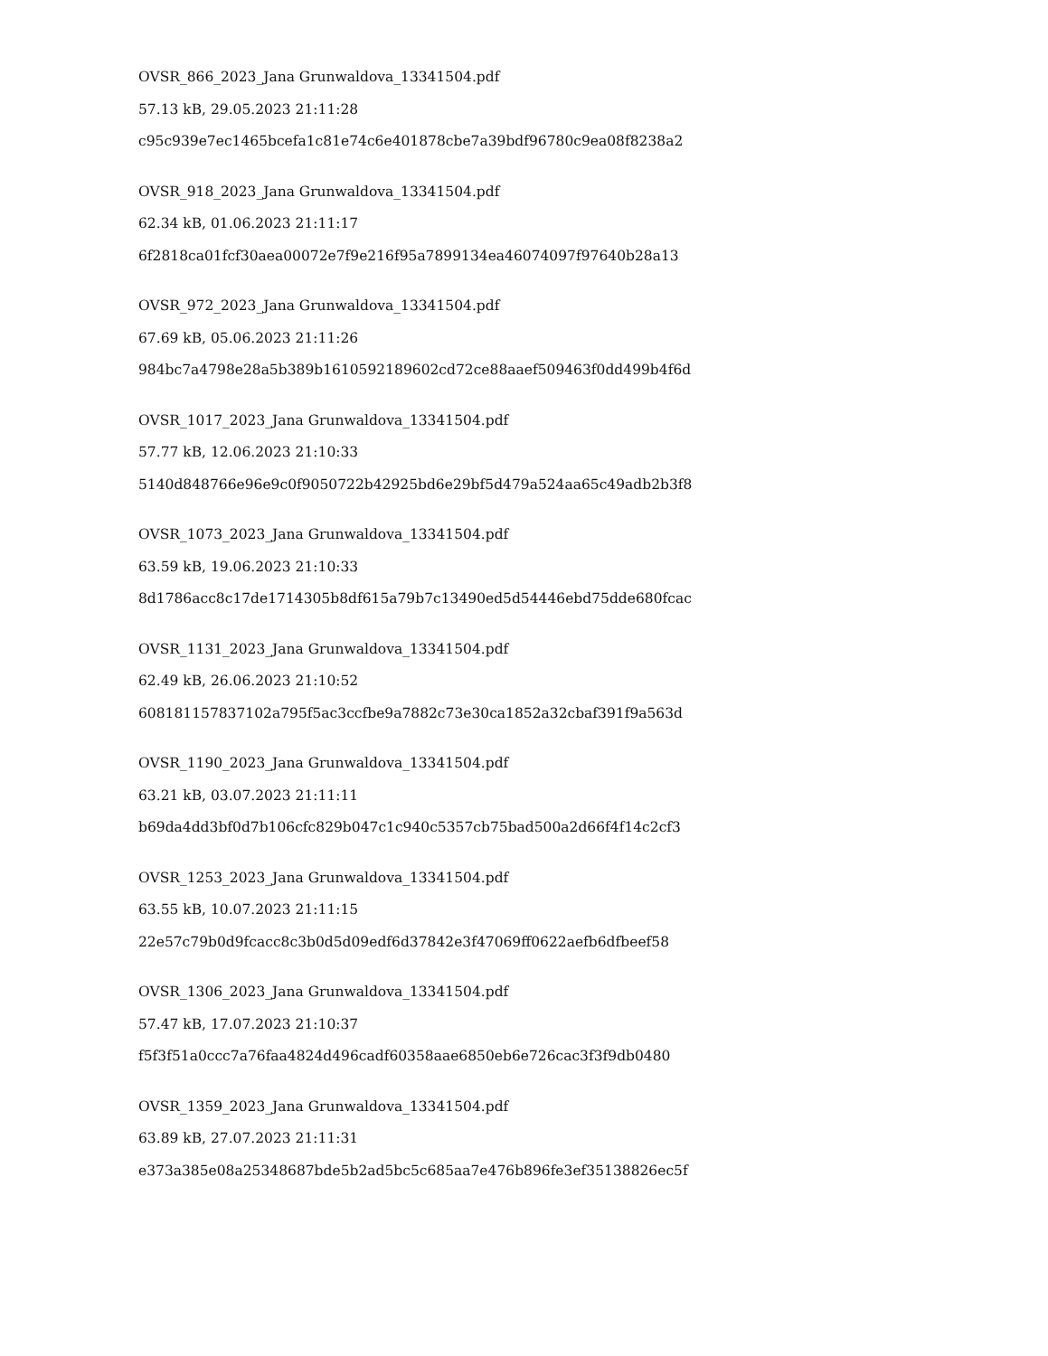OVSR_866_2023_Jana Grunwaldova_13341504.pdf
57.13 kB, 29.05.2023 21:11:28
c95c939e7ec1465bcefa1c81e74c6e401878cbe7a39bdf96780c9ea08f8238a2
OVSR_918_2023_Jana Grunwaldova_13341504.pdf
62.34 kB, 01.06.2023 21:11:17
6f2818ca01fcf30aea00072e7f9e216f95a7899134ea46074097f97640b28a13
OVSR_972_2023_Jana Grunwaldova_13341504.pdf
67.69 kB, 05.06.2023 21:11:26
984bc7a4798e28a5b389b1610592189602cd72ce88aaef509463f0dd499b4f6d
OVSR_1017_2023_Jana Grunwaldova_13341504.pdf
57.77 kB, 12.06.2023 21:10:33
5140d848766e96e9c0f9050722b42925bd6e29bf5d479a524aa65c49adb2b3f8
OVSR_1073_2023_Jana Grunwaldova_13341504.pdf
63.59 kB, 19.06.2023 21:10:33
8d1786acc8c17de1714305b8df615a79b7c13490ed5d54446ebd75dde680fcac
OVSR_1131_2023_Jana Grunwaldova_13341504.pdf
62.49 kB, 26.06.2023 21:10:52
608181157837102a795f5ac3ccfbe9a7882c73e30ca1852a32cbaf391f9a563d
OVSR_1190_2023_Jana Grunwaldova_13341504.pdf
63.21 kB, 03.07.2023 21:11:11
b69da4dd3bf0d7b106cfc829b047c1c940c5357cb75bad500a2d66f4f14c2cf3
OVSR_1253_2023_Jana Grunwaldova_13341504.pdf
63.55 kB, 10.07.2023 21:11:15
22e57c79b0d9fcacc8c3b0d5d09edf6d37842e3f47069ff0622aefb6dfbeef58
OVSR_1306_2023_Jana Grunwaldova_13341504.pdf
57.47 kB, 17.07.2023 21:10:37
f5f3f51a0ccc7a76faa4824d496cadf60358aae6850eb6e726cac3f3f9db0480
OVSR_1359_2023_Jana Grunwaldova_13341504.pdf
63.89 kB, 27.07.2023 21:11:31
e373a385e08a25348687bde5b2ad5bc5c685aa7e476b896fe3ef35138826ec5f